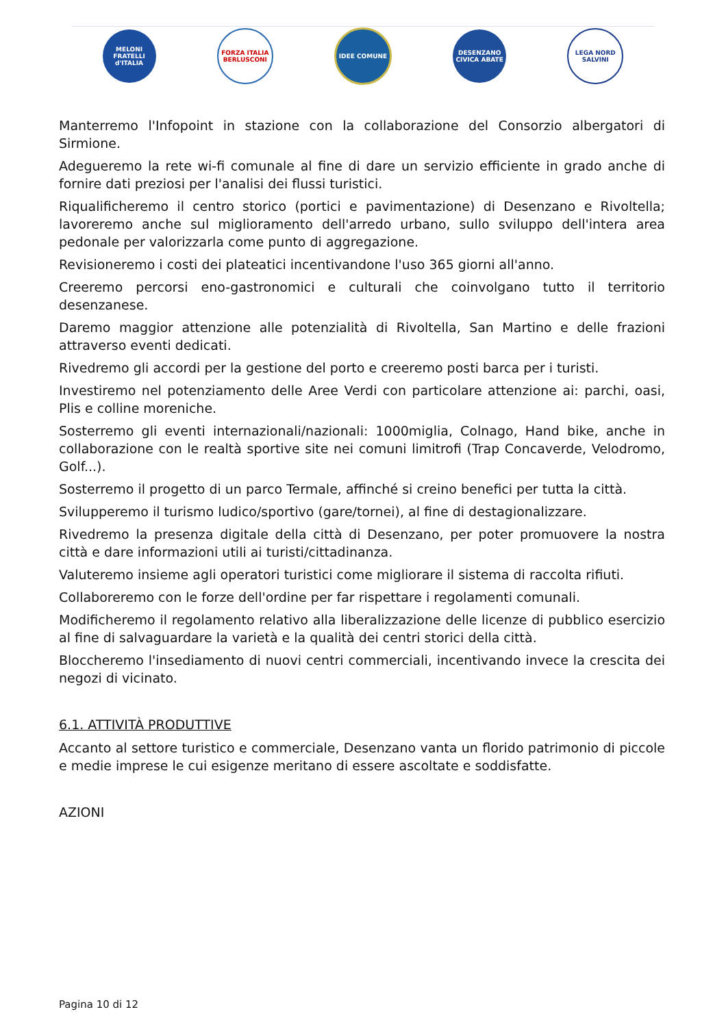MELONI FRATELLI d'ITALIA
FORZA ITALIA BERLUSCONI
IDEE COMUNE
DESENZANO CIVICA ABATE
LEGA NORD SALVINI
Manterremo l'Infopoint in stazione con la collaborazione del Consorzio albergatori di Sirmione.
Adegueremo la rete wi-fi comunale al fine di dare un servizio efficiente in grado anche di fornire dati preziosi per l'analisi dei flussi turistici.
Riqualificheremo il centro storico (portici e pavimentazione) di Desenzano e Rivoltella; lavoreremo anche sul miglioramento dell'arredo urbano, sullo sviluppo dell'intera area pedonale per valorizzarla come punto di aggregazione.
Revisioneremo i costi dei plateatici incentivandone l'uso 365 giorni all'anno.
Creeremo percorsi eno-gastronomici e culturali che coinvolgano tutto il territorio desenzanese.
Daremo maggior attenzione alle potenzialità di Rivoltella, San Martino e delle frazioni attraverso eventi dedicati.
Rivedremo gli accordi per la gestione del porto e creeremo posti barca per i turisti.
Investiremo nel potenziamento delle Aree Verdi con particolare attenzione ai: parchi, oasi, Plis e colline moreniche.
Sosterremo gli eventi internazionali/nazionali: 1000miglia, Colnago, Hand bike, anche in collaborazione con le realtà sportive site nei comuni limitrofi (Trap Concaverde, Velodromo, Golf...).
Sosterremo il progetto di un parco Termale, affinché si creino benefici per tutta la città.
Svilupperemo il turismo ludico/sportivo (gare/tornei), al fine di destagionalizzare.
Rivedremo la presenza digitale della città di Desenzano, per poter promuovere la nostra città e dare informazioni utili ai turisti/cittadinanza.
Valuteremo insieme agli operatori turistici come migliorare il sistema di raccolta rifiuti.
Collaboreremo con le forze dell'ordine per far rispettare i regolamenti comunali.
Modificheremo il regolamento relativo alla liberalizzazione delle licenze di pubblico esercizio al fine di salvaguardare la varietà e la qualità dei centri storici della città.
Bloccheremo l'insediamento di nuovi centri commerciali, incentivando invece la crescita dei negozi di vicinato.
6.1. ATTIVITÀ PRODUTTIVE
Accanto al settore turistico e commerciale, Desenzano vanta un florido patrimonio di piccole e medie imprese le cui esigenze meritano di essere ascoltate e soddisfatte.
AZIONI
Pagina 10 di 12